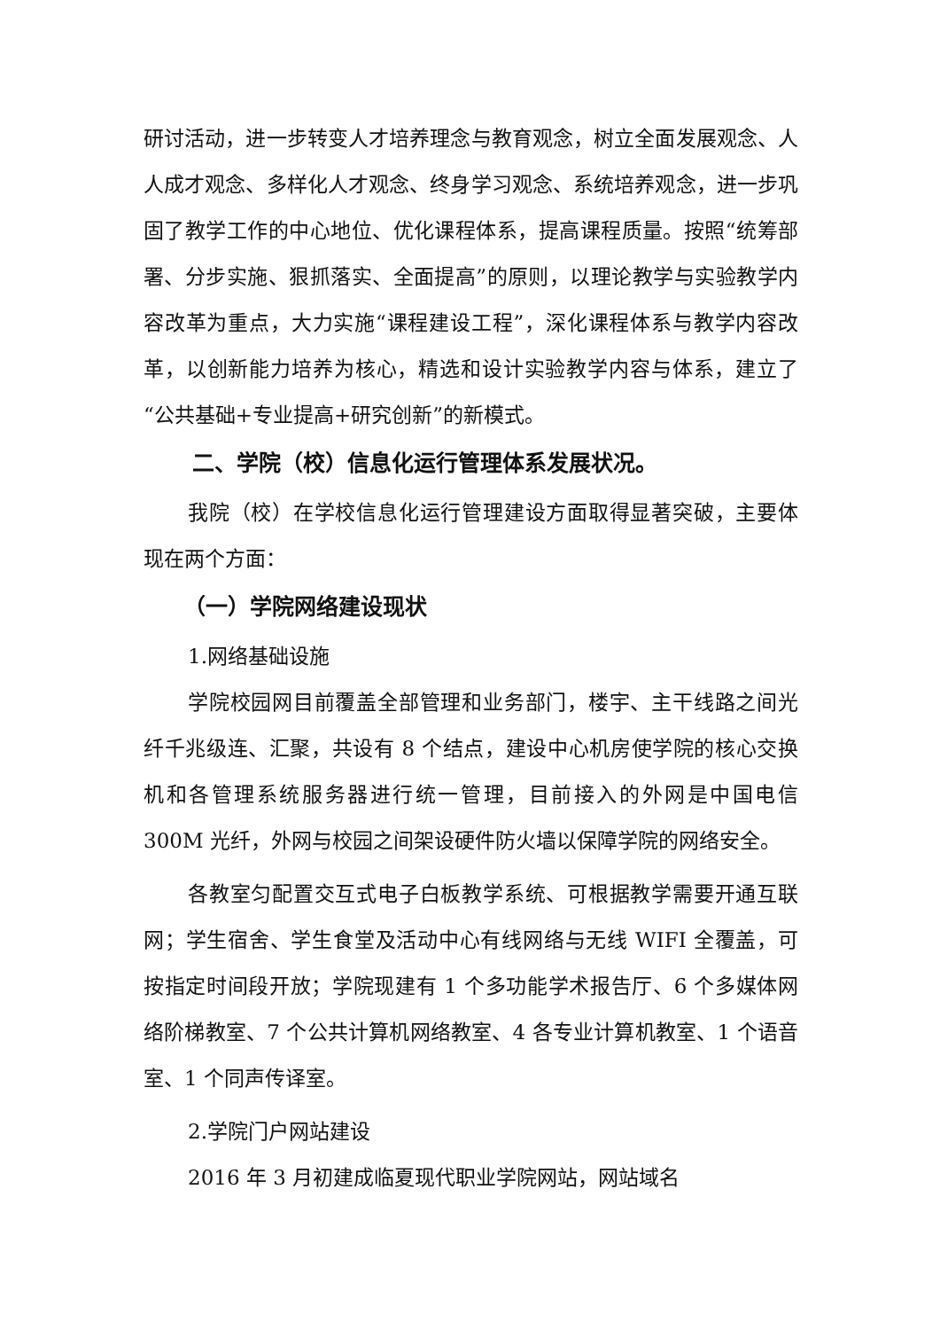研讨活动，进一步转变人才培养理念与教育观念，树立全面发展观念、人人成才观念、多样化人才观念、终身学习观念、系统培养观念，进一步巩固了教学工作的中心地位、优化课程体系，提高课程质量。按照“统筹部署、分步实施、狠抓落实、全面提高”的原则，以理论教学与实验教学内容改革为重点，大力实施“课程建设工程”，深化课程体系与教学内容改革，以创新能力培养为核心，精选和设计实验教学内容与体系，建立了“公共基础+专业提高+研究创新”的新模式。
二、学院（校）信息化运行管理体系发展状况。
我院（校）在学校信息化运行管理建设方面取得显著突破，主要体现在两个方面：
（一）学院网络建设现状
1.网络基础设施
学院校园网目前覆盖全部管理和业务部门，楼宇、主干线路之间光纤千兆级连、汇聚，共设有 8 个结点，建设中心机房使学院的核心交换机和各管理系统服务器进行统一管理，目前接入的外网是中国电信 300M 光纤，外网与校园之间架设硬件防火墙以保障学院的网络安全。
各教室匀配置交互式电子白板教学系统、可根据教学需要开通互联网；学生宿舍、学生食堂及活动中心有线网络与无线 WIFI 全覆盖，可按指定时间段开放；学院现建有 1 个多功能学术报告厅、6 个多媒体网络阶梯教室、7 个公共计算机网络教室、4 各专业计算机教室、1 个语音室、1 个同声传译室。
2.学院门户网站建设
2016 年 3 月初建成临夏现代职业学院网站，网站域名